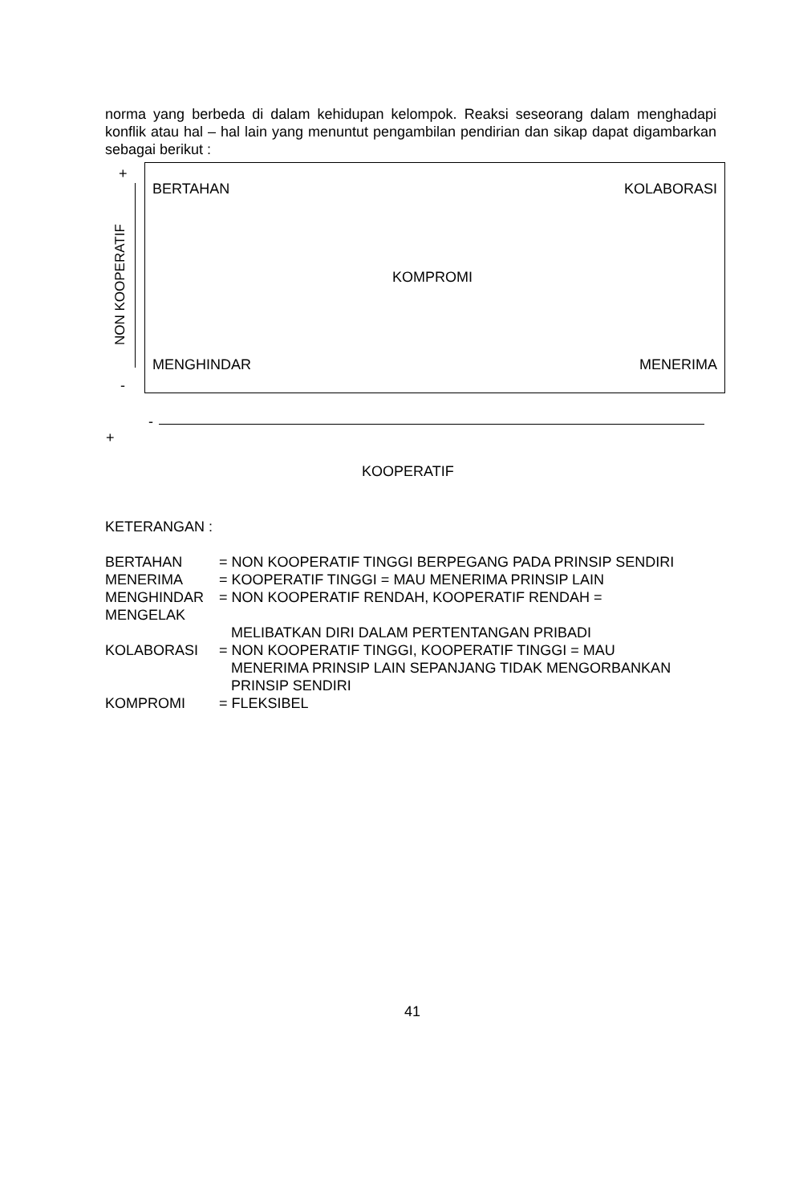norma yang berbeda di dalam kehidupan kelompok. Reaksi seseorang dalam menghadapi konflik atau hal – hal lain yang menuntut pengambilan pendirian dan sikap dapat digambarkan sebagai berikut :
+
NON KOOPERATIF
-
BERTAHAN KOLABORASI
KOMPROMI
MENGHINDAR MENERIMA
-
+
KOOPERATIF
KETERANGAN :
| BERTAHAN | = NON KOOPERATIF TINGGI BERPEGANG PADA PRINSIP SENDIRI |
| MENERIMA | = KOOPERATIF TINGGI = MAU MENERIMA PRINSIP LAIN |
| MENGHINDAR MENGELAK | = NON KOOPERATIF RENDAH, KOOPERATIF RENDAH = |
| | MELIBATKAN DIRI DALAM PERTENTANGAN PRIBADI |
| KOLABORASI | = NON KOOPERATIF TINGGI, KOOPERATIF TINGGI = MAU MENERIMA PRINSIP LAIN SEPANJANG TIDAK MENGORBANKAN PRINSIP SENDIRI |
| KOMPROMI | = FLEKSIBEL |
41